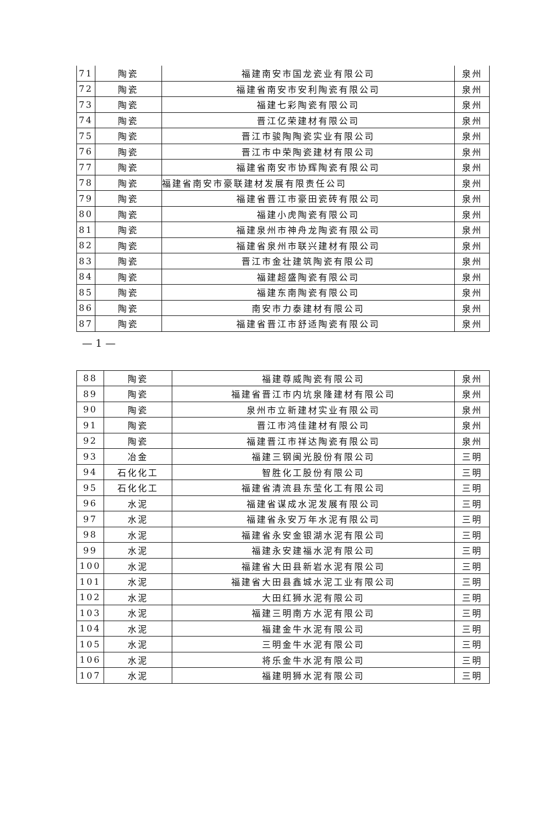| 71 | 陶瓷 | 福建南安市国龙瓷业有限公司 | 泉州 |
| 72 | 陶瓷 | 福建省南安市安利陶瓷有限公司 | 泉州 |
| 73 | 陶瓷 | 福建七彩陶瓷有限公司 | 泉州 |
| 74 | 陶瓷 | 晋江亿荣建材有限公司 | 泉州 |
| 75 | 陶瓷 | 晋江市骏陶陶瓷实业有限公司 | 泉州 |
| 76 | 陶瓷 | 晋江市中荣陶瓷建材有限公司 | 泉州 |
| 77 | 陶瓷 | 福建省南安市协辉陶瓷有限公司 | 泉州 |
| 78 | 陶瓷 | 福建省南安市豪联建材发展有限责任公司 | 泉州 |
| 79 | 陶瓷 | 福建省晋江市豪田瓷砖有限公司 | 泉州 |
| 80 | 陶瓷 | 福建小虎陶瓷有限公司 | 泉州 |
| 81 | 陶瓷 | 福建泉州市神舟龙陶瓷有限公司 | 泉州 |
| 82 | 陶瓷 | 福建省泉州市联兴建材有限公司 | 泉州 |
| 83 | 陶瓷 | 晋江市金壮建筑陶瓷有限公司 | 泉州 |
| 84 | 陶瓷 | 福建超盛陶瓷有限公司 | 泉州 |
| 85 | 陶瓷 | 福建东南陶瓷有限公司 | 泉州 |
| 86 | 陶瓷 | 南安市力泰建材有限公司 | 泉州 |
| 87 | 陶瓷 | 福建省晋江市舒适陶瓷有限公司 | 泉州 |
— 1 —
| 88 | 陶瓷 | 福建尊威陶瓷有限公司 | 泉州 |
| 89 | 陶瓷 | 福建省晋江市内坑泉隆建材有限公司 | 泉州 |
| 90 | 陶瓷 | 泉州市立新建材实业有限公司 | 泉州 |
| 91 | 陶瓷 | 晋江市鸿佳建材有限公司 | 泉州 |
| 92 | 陶瓷 | 福建晋江市祥达陶瓷有限公司 | 泉州 |
| 93 | 冶金 | 福建三钢闽光股份有限公司 | 三明 |
| 94 | 石化化工 | 智胜化工股份有限公司 | 三明 |
| 95 | 石化化工 | 福建省清流县东莹化工有限公司 | 三明 |
| 96 | 水泥 | 福建省谋成水泥发展有限公司 | 三明 |
| 97 | 水泥 | 福建省永安万年水泥有限公司 | 三明 |
| 98 | 水泥 | 福建省永安金银湖水泥有限公司 | 三明 |
| 99 | 水泥 | 福建永安建福水泥有限公司 | 三明 |
| 100 | 水泥 | 福建省大田县新岩水泥有限公司 | 三明 |
| 101 | 水泥 | 福建省大田县鑫城水泥工业有限公司 | 三明 |
| 102 | 水泥 | 大田红狮水泥有限公司 | 三明 |
| 103 | 水泥 | 福建三明南方水泥有限公司 | 三明 |
| 104 | 水泥 | 福建金牛水泥有限公司 | 三明 |
| 105 | 水泥 | 三明金牛水泥有限公司 | 三明 |
| 106 | 水泥 | 将乐金牛水泥有限公司 | 三明 |
| 107 | 水泥 | 福建明狮水泥有限公司 | 三明 |